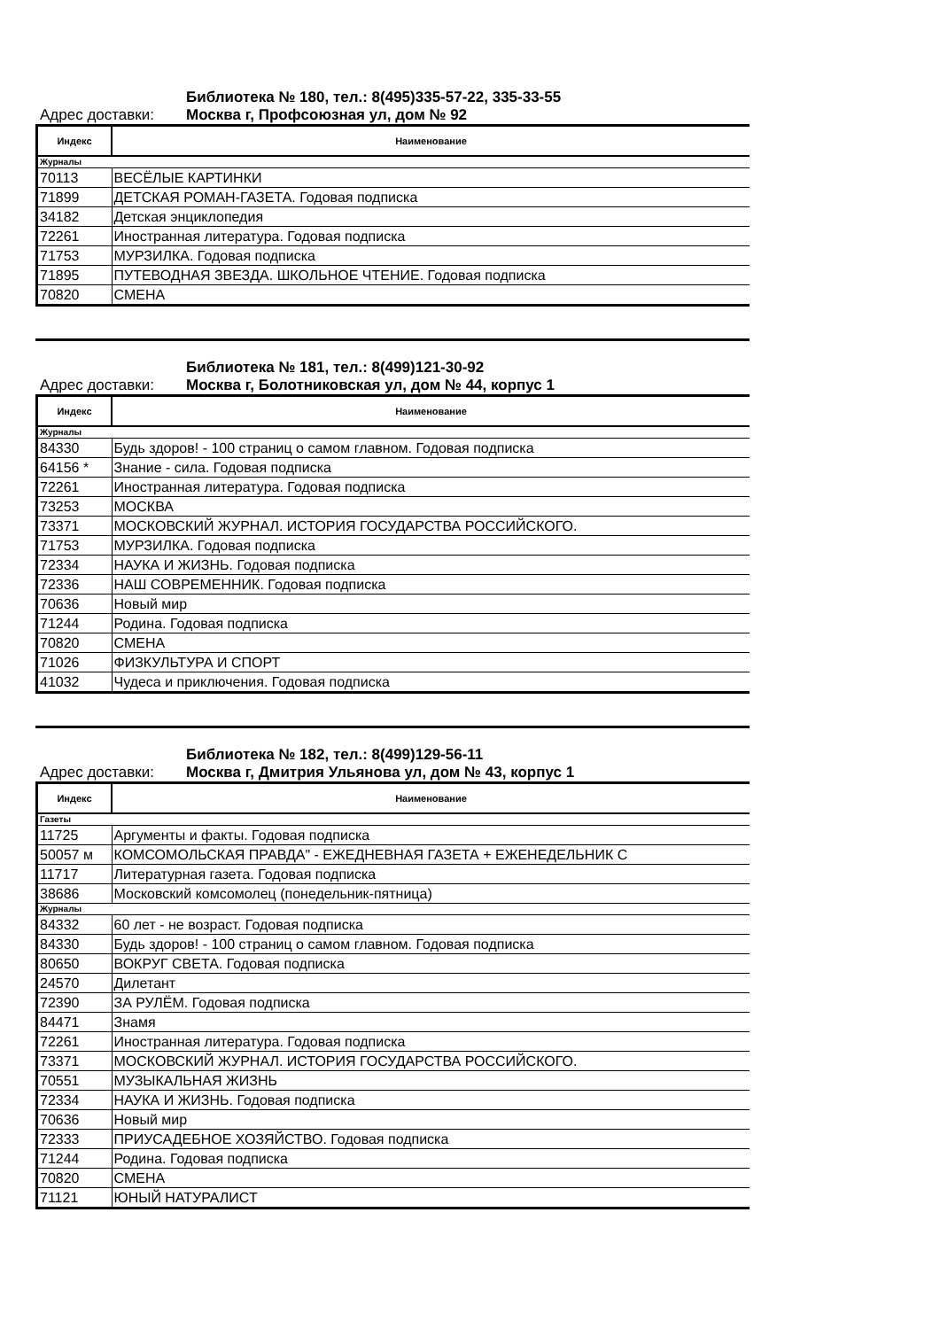Библиотека № 180, тел.: 8(495)335-57-22, 335-33-55
Адрес доставки: Москва г, Профсоюзная ул, дом № 92
| Индекс | Наименование |
| --- | --- |
| Журналы | |
| 70113 | ВЕСЁЛЫЕ КАРТИНКИ |
| 71899 | ДЕТСКАЯ РОМАН-ГАЗЕТА. Годовая подписка |
| 34182 | Детская энциклопедия |
| 72261 | Иностранная литература. Годовая подписка |
| 71753 | МУРЗИЛКА. Годовая подписка |
| 71895 | ПУТЕВОДНАЯ ЗВЕЗДА. ШКОЛЬНОЕ ЧТЕНИЕ. Годовая подписка |
| 70820 | СМЕНА |
Библиотека № 181, тел.: 8(499)121-30-92
Адрес доставки: Москва г, Болотниковская ул, дом № 44, корпус 1
| Индекс | Наименование |
| --- | --- |
| Журналы | |
| 84330 | Будь здоров! - 100 страниц о самом главном. Годовая подписка |
| 64156 * | Знание - сила. Годовая подписка |
| 72261 | Иностранная литература. Годовая подписка |
| 73253 | МОСКВА |
| 73371 | МОСКОВСКИЙ ЖУРНАЛ. ИСТОРИЯ ГОСУДАРСТВА РОССИЙСКОГО. |
| 71753 | МУРЗИЛКА. Годовая подписка |
| 72334 | НАУКА И ЖИЗНЬ. Годовая подписка |
| 72336 | НАШ СОВРЕМЕННИК. Годовая подписка |
| 70636 | Новый мир |
| 71244 | Родина. Годовая подписка |
| 70820 | СМЕНА |
| 71026 | ФИЗКУЛЬТУРА И СПОРТ |
| 41032 | Чудеса и приключения. Годовая подписка |
Библиотека № 182, тел.: 8(499)129-56-11
Адрес доставки: Москва г, Дмитрия Ульянова ул, дом № 43, корпус 1
| Индекс | Наименование |
| --- | --- |
| Газеты | |
| 11725 | Аргументы и факты. Годовая подписка |
| 50057 м | КОМСОМОЛЬСКАЯ ПРАВДА" - ЕЖЕДНЕВНАЯ ГАЗЕТА + ЕЖЕНЕДЕЛЬНИК С |
| 11717 | Литературная газета. Годовая подписка |
| 38686 | Московский комсомолец (понедельник-пятница) |
| Журналы | |
| 84332 | 60 лет - не возраст. Годовая подписка |
| 84330 | Будь здоров! - 100 страниц о самом главном. Годовая подписка |
| 80650 | ВОКРУГ СВЕТА. Годовая подписка |
| 24570 | Дилетант |
| 72390 | ЗА РУЛЁМ. Годовая подписка |
| 84471 | Знамя |
| 72261 | Иностранная литература. Годовая подписка |
| 73371 | МОСКОВСКИЙ ЖУРНАЛ. ИСТОРИЯ ГОСУДАРСТВА РОССИЙСКОГО. |
| 70551 | МУЗЫКАЛЬНАЯ ЖИЗНЬ |
| 72334 | НАУКА И ЖИЗНЬ. Годовая подписка |
| 70636 | Новый мир |
| 72333 | ПРИУСАДЕБНОЕ ХОЗЯЙСТВО. Годовая подписка |
| 71244 | Родина. Годовая подписка |
| 70820 | СМЕНА |
| 71121 | ЮНЫЙ НАТУРАЛИСТ |